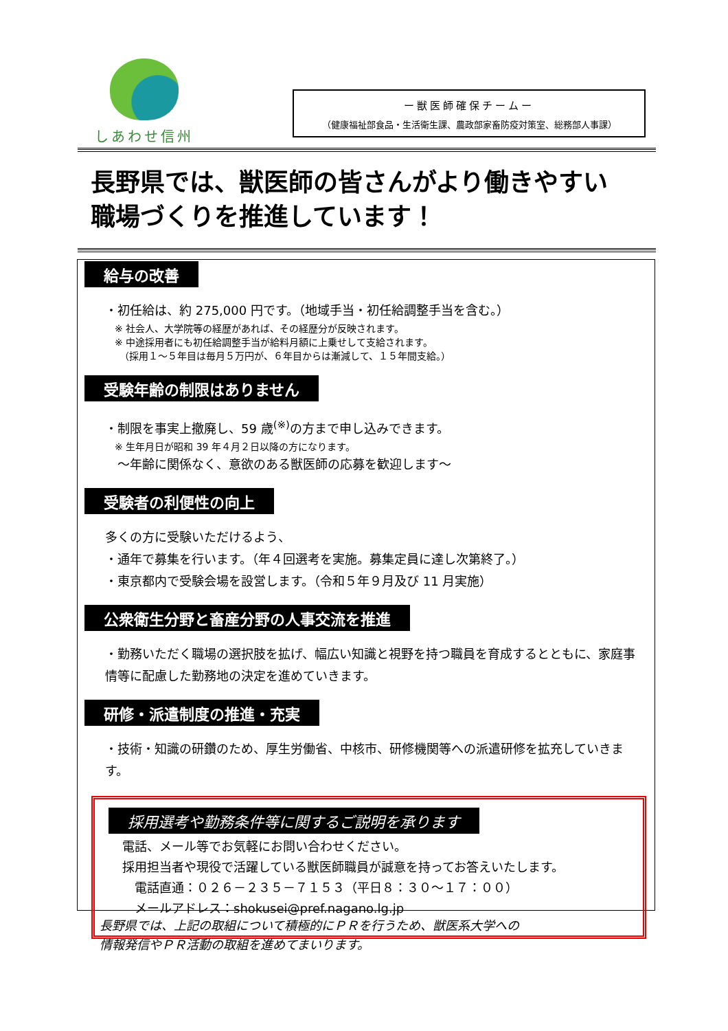しあわせ信州
ー獣医師確保チームー
（健康福祉部食品・生活衛生課、農政部家畜防疫対策室、総務部人事課）
長野県では、獣医師の皆さんがより働きやすい
職場づくりを推進しています！
給与の改善
・初任給は、約 275,000 円です。（地域手当・初任給調整手当を含む。）
※ 社会人、大学院等の経歴があれば、その経歴分が反映されます。
※ 中途採用者にも初任給調整手当が給料月額に上乗せして支給されます。
　（採用１～５年目は毎月５万円が、６年目からは漸減して、１５年間支給。）
受験年齢の制限はありません
・制限を事実上撤廃し、59 歳<sup>(※)</sup>の方まで申し込みできます。
※ 生年月日が昭和 39 年４月２日以降の方になります。
　～年齢に関係なく、意欲のある獣医師の応募を歓迎します～
受験者の利便性の向上
多くの方に受験いただけるよう、
・通年で募集を行います。（年４回選考を実施。募集定員に達し次第終了。）
・東京都内で受験会場を設営します。（令和５年９月及び 11 月実施）
公衆衛生分野と畜産分野の人事交流を推進
・勤務いただく職場の選択肢を拡げ、幅広い知識と視野を持つ職員を育成するとともに、家庭事情等に配慮した勤務地の決定を進めていきます。
研修・派遣制度の推進・充実
・技術・知識の研鑽のため、厚生労働省、中核市、研修機関等への派遣研修を拡充していきます。
採用選考や勤務条件等に関するご説明を承ります
電話、メール等でお気軽にお問い合わせください。
採用担当者や現役で活躍している獣医師職員が誠意を持ってお答えいたします。
　電話直通：０２６－２３５－７１５３（平日８：３０～１７：００）
　メールアドレス：shokusei@pref.nagano.lg.jp
長野県では、上記の取組について積極的にＰＲを行うため、獣医系大学への
情報発信やＰＲ活動の取組を進めてまいります。